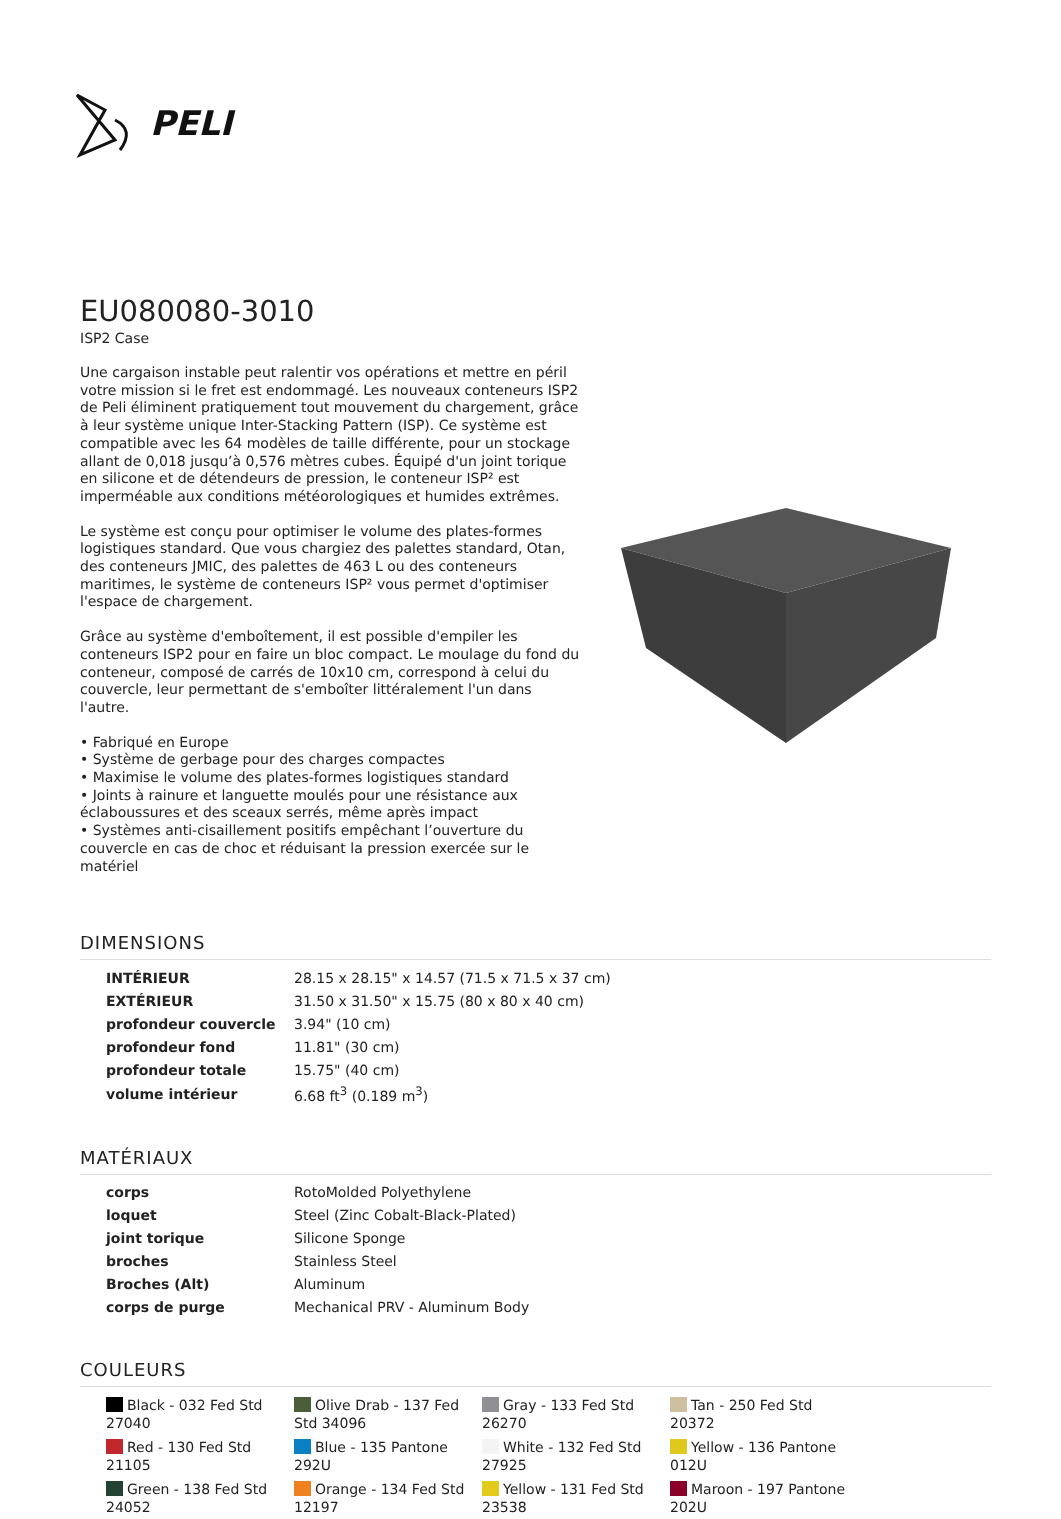PELI
EU080080-3010
ISP2 Case
Une cargaison instable peut ralentir vos opérations et mettre en péril votre mission si le fret est endommagé. Les nouveaux conteneurs ISP2 de Peli éliminent pratiquement tout mouvement du chargement, grâce à leur système unique Inter-Stacking Pattern (ISP). Ce système est compatible avec les 64 modèles de taille différente, pour un stockage allant de 0,018 jusqu’à 0,576 mètres cubes. Équipé d'un joint torique en silicone et de détendeurs de pression, le conteneur ISP² est imperméable aux conditions météorologiques et humides extrêmes.
Le système est conçu pour optimiser le volume des plates-formes logistiques standard. Que vous chargiez des palettes standard, Otan, des conteneurs JMIC, des palettes de 463 L ou des conteneurs maritimes, le système de conteneurs ISP² vous permet d'optimiser l'espace de chargement.
Grâce au système d'emboîtement, il est possible d'empiler les conteneurs ISP2 pour en faire un bloc compact. Le moulage du fond du conteneur, composé de carrés de 10x10 cm, correspond à celui du couvercle, leur permettant de s'emboîter littéralement l'un dans l'autre.
• Fabriqué en Europe
• Système de gerbage pour des charges compactes
• Maximise le volume des plates-formes logistiques standard
• Joints à rainure et languette moulés pour une résistance aux éclaboussures et des sceaux serrés, même après impact
• Systèmes anti-cisaillement positifs empêchant l’ouverture du couvercle en cas de choc et réduisant la pression exercée sur le matériel
DIMENSIONS
| INTÉRIEUR | 28.15 x 28.15" x 14.57 (71.5 x 71.5 x 37 cm) |
| EXTÉRIEUR | 31.50 x 31.50" x 15.75 (80 x 80 x 40 cm) |
| profondeur couvercle | 3.94" (10 cm) |
| profondeur fond | 11.81" (30 cm) |
| profondeur totale | 15.75" (40 cm) |
| volume intérieur | 6.68 ft<sup>3</sup> (0.189 m<sup>3</sup>) |
MATÉRIAUX
| corps | RotoMolded Polyethylene |
| loquet | Steel (Zinc Cobalt-Black-Plated) |
| joint torique | Silicone Sponge |
| broches | Stainless Steel |
| Broches (Alt) | Aluminum |
| corps de purge | Mechanical PRV - Aluminum Body |
COULEURS
| Black - 032 Fed Std 27040 | Olive Drab - 137 Fed Std 34096 | Gray - 133 Fed Std 26270 | Tan - 250 Fed Std 20372 |
| Red - 130 Fed Std 21105 | Blue - 135 Pantone 292U | White - 132 Fed Std 27925 | Yellow - 136 Pantone 012U |
| Green - 138 Fed Std 24052 | Orange - 134 Fed Std 12197 | Yellow - 131 Fed Std 23538 | Maroon - 197 Pantone 202U |